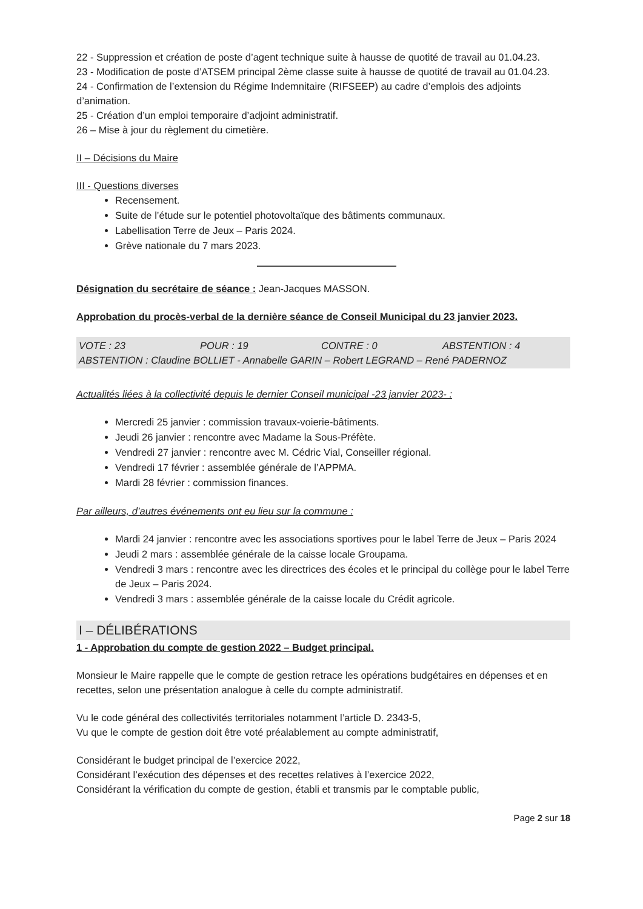22 - Suppression et création de poste d’agent technique suite à hausse de quotité de travail au 01.04.23.
23 - Modification de poste d’ATSEM principal 2ème classe suite à hausse de quotité de travail au 01.04.23.
24 - Confirmation de l’extension du Régime Indemnitaire (RIFSEEP) au cadre d’emplois des adjoints d’animation.
25 - Création d’un emploi temporaire d’adjoint administratif.
26 – Mise à jour du règlement du cimetière.
II – Décisions du Maire
III - Questions diverses
Recensement.
Suite de l’étude sur le potentiel photovoltaïque des bâtiments communaux.
Labellisation Terre de Jeux – Paris 2024.
Grève nationale du 7 mars 2023.
Désignation du secrétaire de séance : Jean-Jacques MASSON.
Approbation du procès-verbal de la dernière séance de Conseil Municipal du 23 janvier 2023.
VOTE : 23 POUR : 19 CONTRE : 0 ABSTENTION : 4
ABSTENTION : Claudine BOLLIET - Annabelle GARIN – Robert LEGRAND – René PADERNOZ
Actualités liées à la collectivité depuis le dernier Conseil municipal -23 janvier 2023- :
Mercredi 25 janvier : commission travaux-voierie-bâtiments.
Jeudi 26 janvier : rencontre avec Madame la Sous-Préfète.
Vendredi 27 janvier : rencontre avec M. Cédric Vial, Conseiller régional.
Vendredi 17 février : assemblée générale de l’APPMA.
Mardi 28 février : commission finances.
Par ailleurs, d’autres événements ont eu lieu sur la commune :
Mardi 24 janvier : rencontre avec les associations sportives pour le label Terre de Jeux – Paris 2024
Jeudi 2 mars : assemblée générale de la caisse locale Groupama.
Vendredi 3 mars : rencontre avec les directrices des écoles et le principal du collège pour le label Terre de Jeux – Paris 2024.
Vendredi 3 mars : assemblée générale de la caisse locale du Crédit agricole.
I – DÉLIBÉRATIONS
1 - Approbation du compte de gestion 2022 – Budget principal.
Monsieur le Maire rappelle que le compte de gestion retrace les opérations budgétaires en dépenses et en recettes, selon une présentation analogue à celle du compte administratif.
Vu le code général des collectivités territoriales notamment l’article D. 2343-5,
Vu que le compte de gestion doit être voté préalablement au compte administratif,
Considérant le budget principal de l’exercice 2022,
Considérant l’exécution des dépenses et des recettes relatives à l’exercice 2022,
Considérant la vérification du compte de gestion, établi et transmis par le comptable public,
Page 2 sur 18